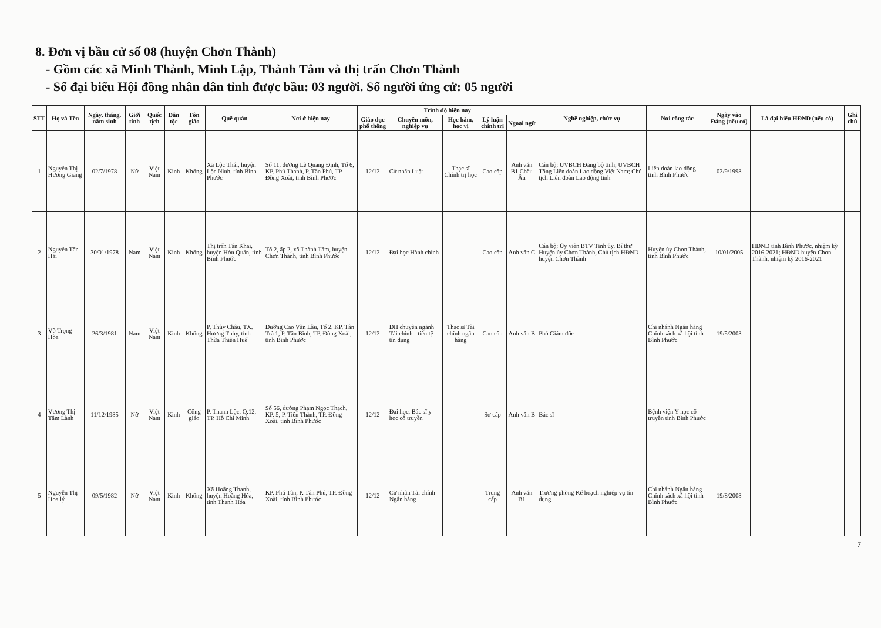8. Đơn vị bầu cử số 08 (huyện Chơn Thành)
- Gồm các xã Minh Thành, Minh Lập, Thành Tâm và thị trấn Chơn Thành
- Số đại biểu Hội đồng nhân dân tỉnh được bầu: 03 người. Số người ứng cử: 05 người
| STT | Họ và Tên | Ngày, tháng, năm sinh | Giới tính | Quốc tịch | Dân tộc | Tôn giáo | Quê quán | Nơi ở hiện nay | Trình độ hiện nay | | | | | Nghề nghiệp, chức vụ | Nơi công tác | Ngày vào Đảng (nếu có) | Là đại biểu HĐND (nếu có) | Ghi chú |
| --- | --- | --- | --- | --- | --- | --- | --- | --- | --- | --- | --- | --- | --- | --- | --- | --- | --- | --- |
| | | | | | | | | | Giáo dục phổ thông | Chuyên môn, nghiệp vụ | Học hàm, học vị | Lý luận chính trị | Ngoại ngữ | | | | | |
| 1 | Nguyễn Thị Hương Giang | 02/7/1978 | Nữ | Việt Nam | Kinh | Không | Xã Lộc Thái, huyện Lộc Ninh, tỉnh Bình Phước | Số 11, đường Lê Quang Định, Tổ 6, KP. Phú Thanh, P. Tân Phú, TP. Đồng Xoài, tỉnh Bình Phước | 12/12 | Cử nhân Luật | Thạc sĩ Chính trị học | Cao cấp | Anh văn B1 Châu Âu | Cán bộ; UVBCH Đảng bộ tỉnh; UVBCH Tổng Liên đoàn Lao động Việt Nam; Chủ tịch Liên đoàn Lao động tỉnh | Liên đoàn lao động tỉnh Bình Phước | 02/9/1998 | | |
| 2 | Nguyễn Tấn Hải | 30/01/1978 | Nam | Việt Nam | Kinh | Không | Thị trấn Tân Khai, huyện Hớn Quản, tỉnh Bình Phước | Tổ 2, ấp 2, xã Thành Tâm, huyện Chơn Thành, tỉnh Bình Phước | 12/12 | Đại học Hành chính | | Cao cấp | Anh văn C | Cán bộ; Ủy viên BTV Tỉnh ủy, Bí thư Huyện ủy Chơn Thành, Chủ tịch HĐND huyện Chơn Thành | Huyện ủy Chơn Thành, tỉnh Bình Phước | 10/01/2005 | HĐND tỉnh Bình Phước, nhiệm kỳ 2016-2021; HĐND huyện Chơn Thành, nhiệm kỳ 2016-2021 | |
| 3 | Võ Trọng Hòa | 26/3/1981 | Nam | Việt Nam | Kinh | Không | P. Thủy Châu, TX. Hương Thủy, tỉnh Thừa Thiên Huế | Đường Cao Văn Lầu, Tổ 2, KP. Tân Trà 1, P. Tân Bình, TP. Đồng Xoài, tỉnh Bình Phước | 12/12 | ĐH chuyên ngành Tài chính - tiền tệ - tín dụng | Thạc sĩ Tài chính ngân hàng | Cao cấp | Anh văn B | Phó Giám đốc | Chi nhánh Ngân hàng Chính sách xã hội tỉnh Bình Phước | 19/5/2003 | | |
| 4 | Vương Thị Tâm Lành | 11/12/1985 | Nữ | Việt Nam | Kinh | Công giáo | P. Thanh Lộc, Q.12, TP. Hồ Chí Minh | Số 56, đường Phạm Ngọc Thạch, KP. 5, P. Tiến Thành, TP. Đồng Xoài, tỉnh Bình Phước | 12/12 | Đại học, Bác sĩ y học cổ truyền | | Sơ cấp | Anh văn B | Bác sĩ | Bệnh viện Y học cổ truyền tỉnh Bình Phước | | | |
| 5 | Nguyễn Thị Hoa lý | 09/5/1982 | Nữ | Việt Nam | Kinh | Không | Xã Hoằng Thanh, huyện Hoằng Hóa, tỉnh Thanh Hóa | KP. Phú Tân, P. Tân Phú, TP. Đồng Xoài, tỉnh Bình Phước | 12/12 | Cử nhân Tài chính - Ngân hàng | | Trung cấp | Anh văn B1 | Trưởng phòng Kế hoạch nghiệp vụ tín dụng | Chi nhánh Ngân hàng Chính sách xã hội tỉnh Bình Phước | 19/8/2008 | | |
7